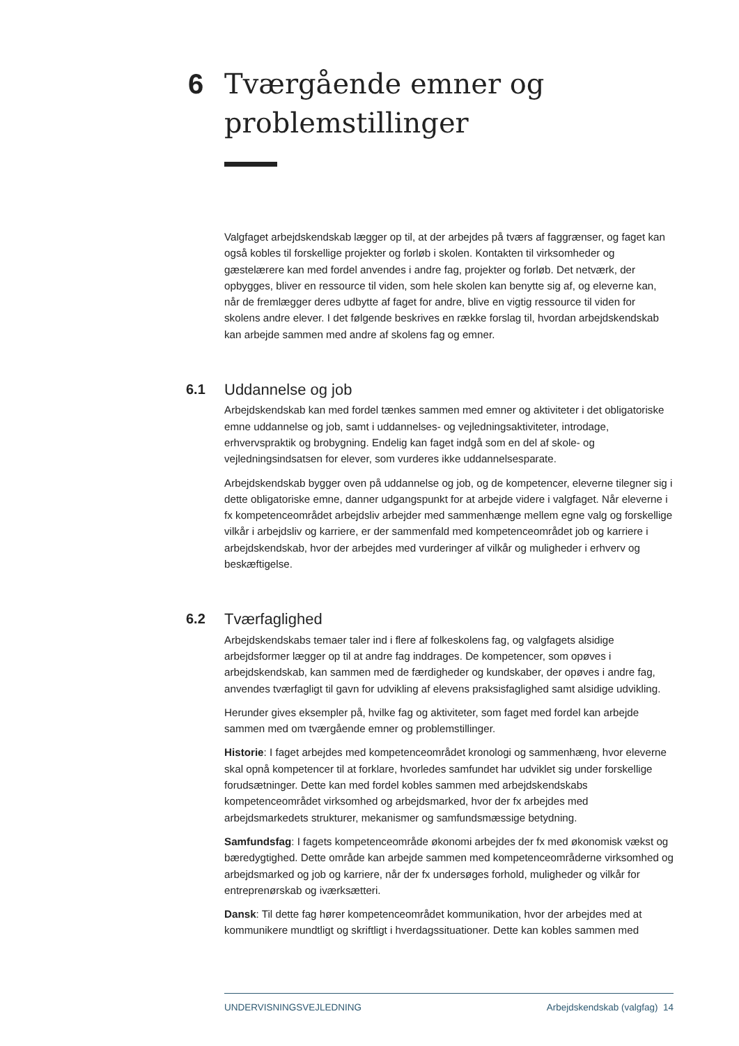6 Tværgående emner og
problemstillinger
Valgfaget arbejdskendskab lægger op til, at der arbejdes på tværs af faggrænser, og faget kan også kobles til forskellige projekter og forløb i skolen. Kontakten til virksomheder og gæstelærere kan med fordel anvendes i andre fag, projekter og forløb. Det netværk, der opbygges, bliver en ressource til viden, som hele skolen kan benytte sig af, og eleverne kan, når de fremlægger deres udbytte af faget for andre, blive en vigtig ressource til viden for skolens andre elever. I det følgende beskrives en række forslag til, hvordan arbejdskendskab kan arbejde sammen med andre af skolens fag og emner.
6.1 Uddannelse og job
Arbejdskendskab kan med fordel tænkes sammen med emner og aktiviteter i det obligatoriske emne uddannelse og job, samt i uddannelses- og vejledningsaktiviteter, introdage, erhvervspraktik og brobygning. Endelig kan faget indgå som en del af skole- og vejledningsindsatsen for elever, som vurderes ikke uddannelsesparate.
Arbejdskendskab bygger oven på uddannelse og job, og de kompetencer, eleverne tilegner sig i dette obligatoriske emne, danner udgangspunkt for at arbejde videre i valgfaget. Når eleverne i fx kompetenceområdet arbejdsliv arbejder med sammenhænge mellem egne valg og forskellige vilkår i arbejdsliv og karriere, er der sammenfald med kompetenceområdet job og karriere i arbejdskendskab, hvor der arbejdes med vurderinger af vilkår og muligheder i erhverv og beskæftigelse.
6.2 Tværfaglighed
Arbejdskendskabs temaer taler ind i flere af folkeskolens fag, og valgfagets alsidige arbejdsformer lægger op til at andre fag inddrages. De kompetencer, som opøves i arbejdskendskab, kan sammen med de færdigheder og kundskaber, der opøves i andre fag, anvendes tværfagligt til gavn for udvikling af elevens praksisfaglighed samt alsidige udvikling.
Herunder gives eksempler på, hvilke fag og aktiviteter, som faget med fordel kan arbejde sammen med om tværgående emner og problemstillinger.
Historie: I faget arbejdes med kompetenceområdet kronologi og sammenhæng, hvor eleverne skal opnå kompetencer til at forklare, hvorledes samfundet har udviklet sig under forskellige forudsætninger. Dette kan med fordel kobles sammen med arbejdskendskabs kompetenceområdet virksomhed og arbejdsmarked, hvor der fx arbejdes med arbejdsmarkedets strukturer, mekanismer og samfundsmæssige betydning.
Samfundsfag: I fagets kompetenceområde økonomi arbejdes der fx med økonomisk vækst og bæredygtighed. Dette område kan arbejde sammen med kompetenceområderne virksomhed og arbejdsmarked og job og karriere, når der fx undersøges forhold, muligheder og vilkår for entreprenørskab og iværksætteri.
Dansk: Til dette fag hører kompetenceområdet kommunikation, hvor der arbejdes med at kommunikere mundtligt og skriftligt i hverdagssituationer. Dette kan kobles sammen med
UNDERVISNINGSVEJLEDNING Arbejdskendskab (valgfag) 14